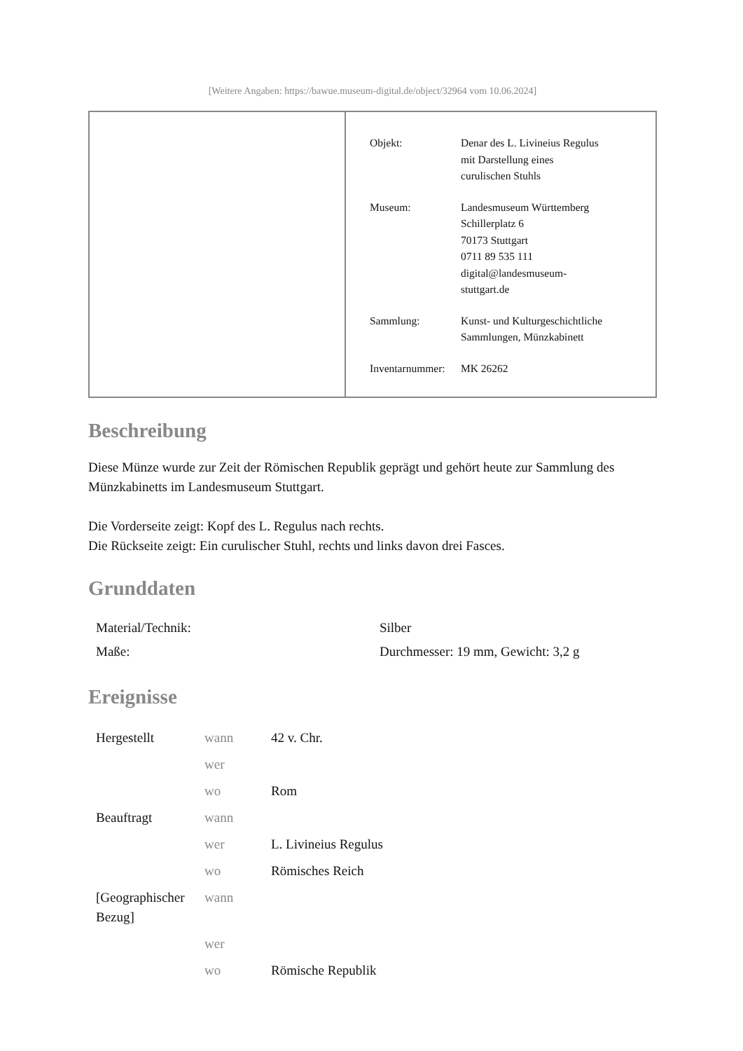[Weitere Angaben: https://bawue.museum-digital.de/object/32964 vom 10.06.2024]
| Objekt: | Denar des L. Livineius Regulus mit Darstellung eines curulischen Stuhls |
| Museum: | Landesmuseum Württemberg Schillerplatz 6 70173 Stuttgart 0711 89 535 111 digital@landesmuseum- stuttgart.de |
| Sammlung: | Kunst- und Kulturgeschichtliche Sammlungen, Münzkabinett |
| Inventarnummer: | MK 26262 |
Beschreibung
Diese Münze wurde zur Zeit der Römischen Republik geprägt und gehört heute zur Sammlung des Münzkabinetts im Landesmuseum Stuttgart.
Die Vorderseite zeigt: Kopf des L. Regulus nach rechts.
Die Rückseite zeigt: Ein curulischer Stuhl, rechts und links davon drei Fasces.
Grunddaten
| Material/Technik: | Silber |
| Maße: | Durchmesser: 19 mm, Gewicht: 3,2 g |
Ereignisse
| Hergestellt | wann | 42 v. Chr. |
| | wer | |
| | wo | Rom |
| Beauftragt | wann | |
| | wer | L. Livineius Regulus |
| | wo | Römisches Reich |
| [Geographischer Bezug] | wann | |
| | wer | |
| | wo | Römische Republik |